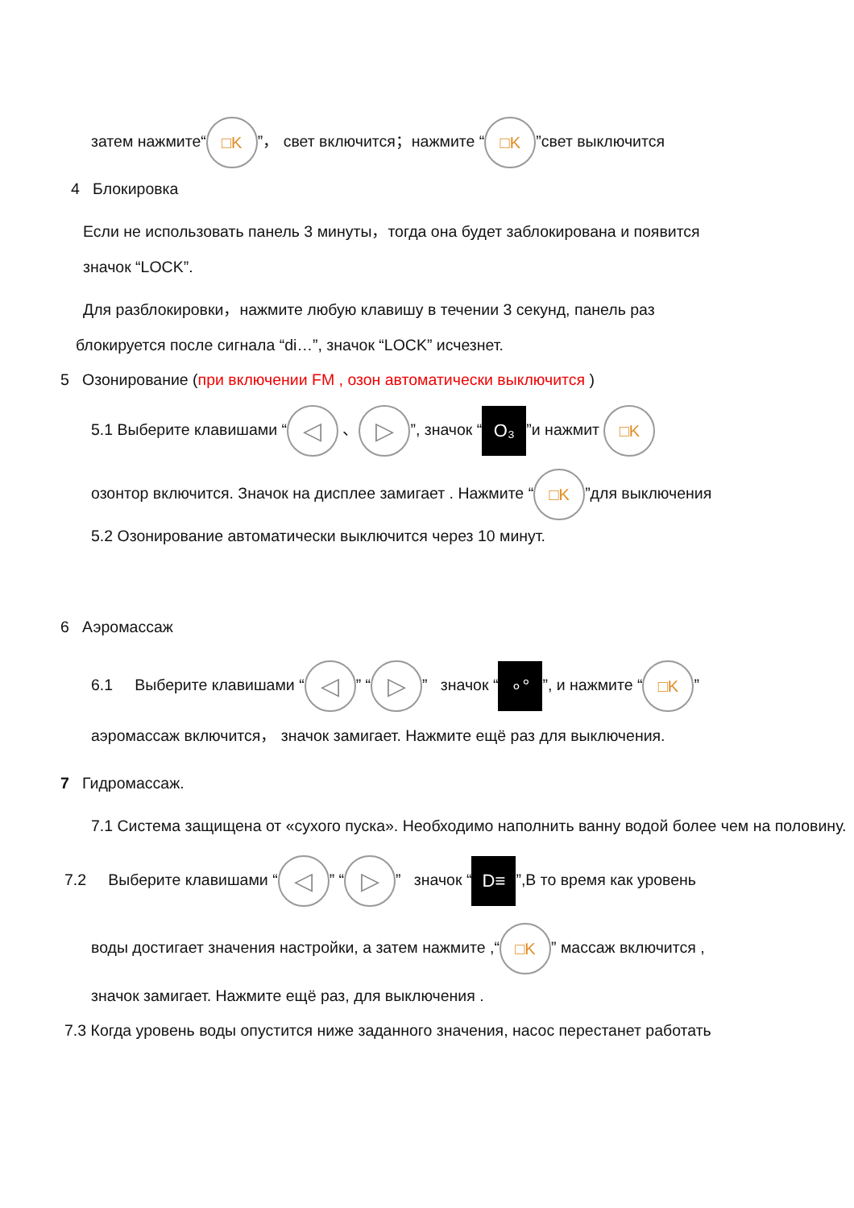затем нажмите“□K”， свет включится；нажмите “□K”свет выключится
4 Блокировка
Если не использовать панель 3 минуты，тогда она будет заблокирована и появится
значок “LOCK”.
Для разблокировки，нажмите любую клавишу в течении 3 секунд, панель раз
блокируется после сигнала “di…”, значок “LOCK” исчезнет.
5 Озонирование (при включении FM , озон автоматически выключится )
5.1 Выберите клавишами “◁ 、 ▷”, значок “O₃”и нажмит □K
озонтор включится. Значок на дисплее замигает . Нажмите “□K”для выключения
5.2 Озонирование автоматически выключится через 10 минут.
6 Аэромассаж
6.1 Выберите клавишами “◁” “▷” значок “∘°”, и нажмите “□K”
аэромассаж включится， значок замигает. Нажмите ещё раз для выключения.
7 Гидромассаж.
7.1 Система защищена от «сухого пуска». Необходимо наполнить ванну водой более чем на половину.
7.2 Выберите клавишами “◁” “▷” значок “D≡”,В то время как уровень
воды достигает значения настройки, а затем нажмите ,“□K” массаж включится ,
значок замигает. Нажмите ещё раз, для выключения .
7.3 Когда уровень воды опустится ниже заданного значения, насос перестанет работать